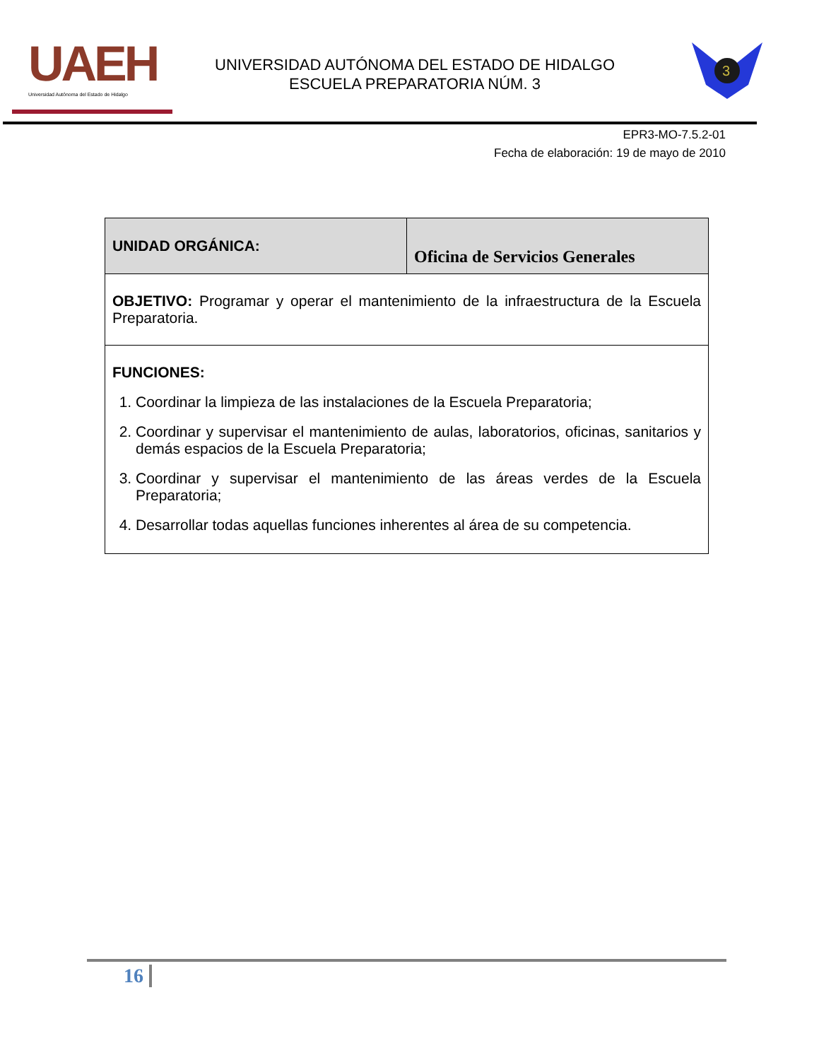UAEH
Universidad Autónoma del Estado de Hidalgo
UNIVERSIDAD AUTÓNOMA DEL ESTADO DE HIDALGO
ESCUELA PREPARATORIA NÚM. 3
3
EPR3-MO-7.5.2-01
Fecha de elaboración: 19 de mayo de 2010
| UNIDAD ORGÁNICA: | Oficina de Servicios Generales |
| OBJETIVO: Programar y operar el mantenimiento de la infraestructura de la Escuela Preparatoria. | |
| FUNCIONES: 1. Coordinar la limpieza de las instalaciones de la Escuela Preparatoria; 2. Coordinar y supervisar el mantenimiento de aulas, laboratorios, oficinas, sanitarios y demás espacios de la Escuela Preparatoria; 3. Coordinar y supervisar el mantenimiento de las áreas verdes de la Escuela Preparatoria; 4. Desarrollar todas aquellas funciones inherentes al área de su competencia. | |
16